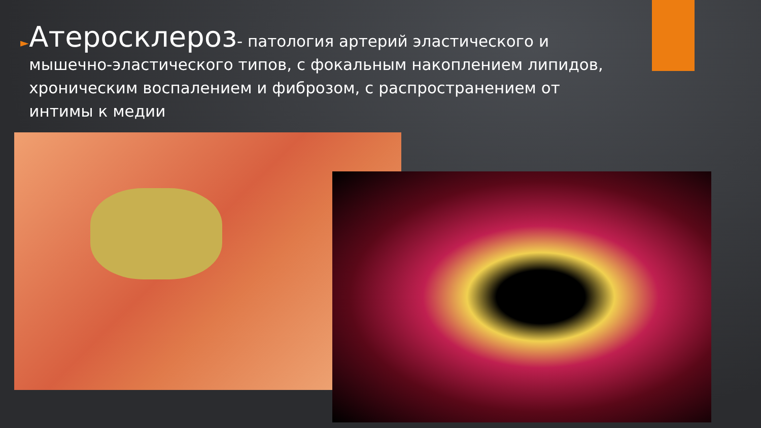►
Атеросклероз- патология артерий эластического и мышечно-эластического типов, с фокальным накоплением липидов, хроническим воспалением и фиброзом, с распространением от интимы к медии